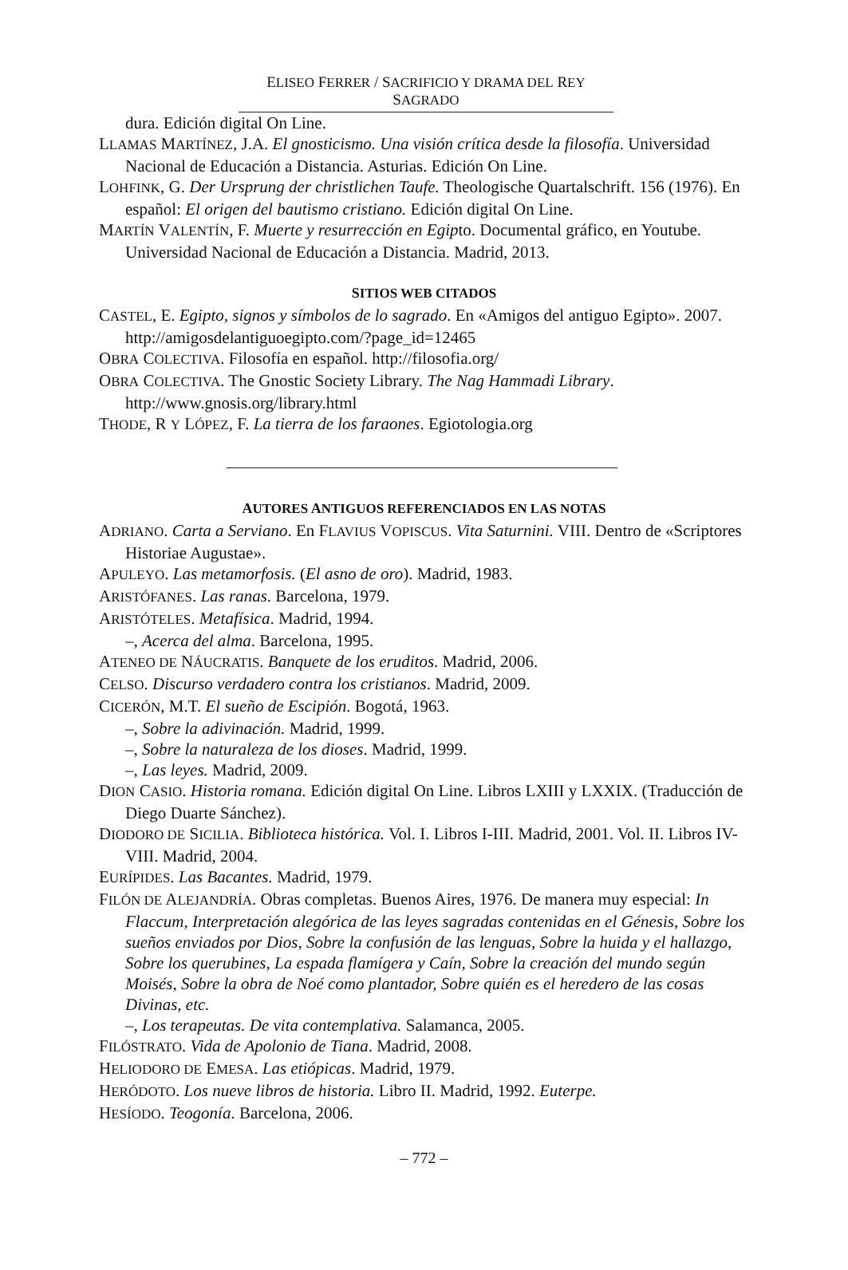ELISEO FERRER / SACRIFICIO Y DRAMA DEL REY SAGRADO
dura. Edición digital On Line.
LLAMAS MARTÍNEZ, J.A. El gnosticismo. Una visión crítica desde la filosofía. Universidad Nacional de Educación a Distancia. Asturias. Edición On Line.
LOHFINK, G. Der Ursprung der christlichen Taufe. Theologische Quartalschrift. 156 (1976). En español: El origen del bautismo cristiano. Edición digital On Line.
MARTÍN VALENTÍN, F. Muerte y resurrección en Egipto. Documental gráfico, en Youtube. Universidad Nacional de Educación a Distancia. Madrid, 2013.
SITIOS WEB CITADOS
CASTEL, E. Egipto, signos y símbolos de lo sagrado. En «Amigos del antiguo Egipto». 2007. http://amigosdelantiguoegipto.com/?page_id=12465
OBRA COLECTIVA. Filosofía en español. http://filosofia.org/
OBRA COLECTIVA. The Gnostic Society Library. The Nag Hammadi Library. http://www.gnosis.org/library.html
THODE, R Y LÓPEZ, F. La tierra de los faraones. Egiotologia.org
AUTORES ANTIGUOS REFERENCIADOS EN LAS NOTAS
ADRIANO. Carta a Serviano. En FLAVIUS VOPISCUS. Vita Saturnini. VIII. Dentro de «Scriptores Historiae Augustae».
APULEYO. Las metamorfosis. (El asno de oro). Madrid, 1983.
ARISTÓFANES. Las ranas. Barcelona, 1979.
ARISTÓTELES. Metafísica. Madrid, 1994.
–, Acerca del alma. Barcelona, 1995.
ATENEO DE NÁUCRATIS. Banquete de los eruditos. Madrid, 2006.
CELSO. Discurso verdadero contra los cristianos. Madrid, 2009.
CICERÓN, M.T. El sueño de Escipión. Bogotá, 1963.
–, Sobre la adivinación. Madrid, 1999.
–, Sobre la naturaleza de los dioses. Madrid, 1999.
–, Las leyes. Madrid, 2009.
DION CASIO. Historia romana. Edición digital On Line. Libros LXIII y LXXIX. (Traducción de Diego Duarte Sánchez).
DIODORO DE SICILIA. Biblioteca histórica. Vol. I. Libros I-III. Madrid, 2001. Vol. II. Libros IV-VIII. Madrid, 2004.
EURÍPIDES. Las Bacantes. Madrid, 1979.
FILÓN DE ALEJANDRÍA. Obras completas. Buenos Aires, 1976. De manera muy especial: In Flaccum, Interpretación alegórica de las leyes sagradas contenidas en el Génesis, Sobre los sueños enviados por Dios, Sobre la confusión de las lenguas, Sobre la huida y el hallazgo, Sobre los querubines, La espada flamígera y Caín, Sobre la creación del mundo según Moisés, Sobre la obra de Noé como plantador, Sobre quién es el heredero de las cosas Divinas, etc.
–, Los terapeutas. De vita contemplativa. Salamanca, 2005.
FILÓSTRATO. Vida de Apolonio de Tiana. Madrid, 2008.
HELIODORO DE EMESA. Las etiópicas. Madrid, 1979.
HERÓDOTO. Los nueve libros de historia. Libro II. Madrid, 1992. Euterpe.
HESÍODO. Teogonía. Barcelona, 2006.
– 772 –